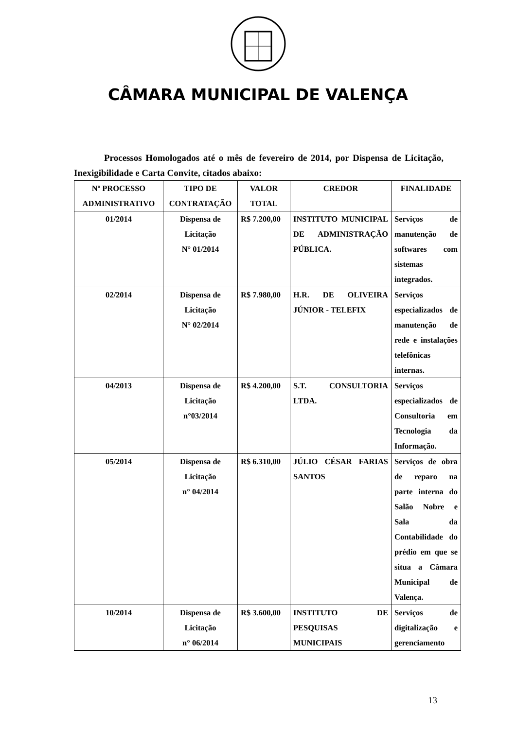CÂMARA MUNICIPAL DE VALENÇA
Processos Homologados até o mês de fevereiro de 2014, por Dispensa de Licitação, Inexigibilidade e Carta Convite, citados abaixo:
| Nº PROCESSO ADMINISTRATIVO | TIPO DE CONTRATAÇÃO | VALOR TOTAL | CREDOR | FINALIDADE |
| --- | --- | --- | --- | --- |
| 01/2014 | Dispensa de Licitação N° 01/2014 | R$ 7.200,00 | INSTITUTO MUNICIPAL DE ADMINISTRAÇÃO PÚBLICA. | Serviços de manutenção de softwares com sistemas integrados. |
| 02/2014 | Dispensa de Licitação N° 02/2014 | R$ 7.980,00 | H.R. DE OLIVEIRA JÚNIOR - TELEFIX | Serviços especializados de manutenção de rede e instalações telefônicas internas. |
| 04/2013 | Dispensa de Licitação n°03/2014 | R$ 4.200,00 | S.T. CONSULTORIA LTDA. | Serviços especializados de Consultoria em Tecnologia da Informação. |
| 05/2014 | Dispensa de Licitação n° 04/2014 | R$ 6.310,00 | JÚLIO CÉSAR FARIAS SANTOS | Serviços de obra de reparo na parte interna do Salão Nobre e Sala da Contabilidade do prédio em que se situa a Câmara Municipal de Valença. |
| 10/2014 | Dispensa de Licitação n° 06/2014 | R$ 3.600,00 | INSTITUTO DE PESQUISAS MUNICIPAIS | Serviços de digitalização e gerenciamento |
13